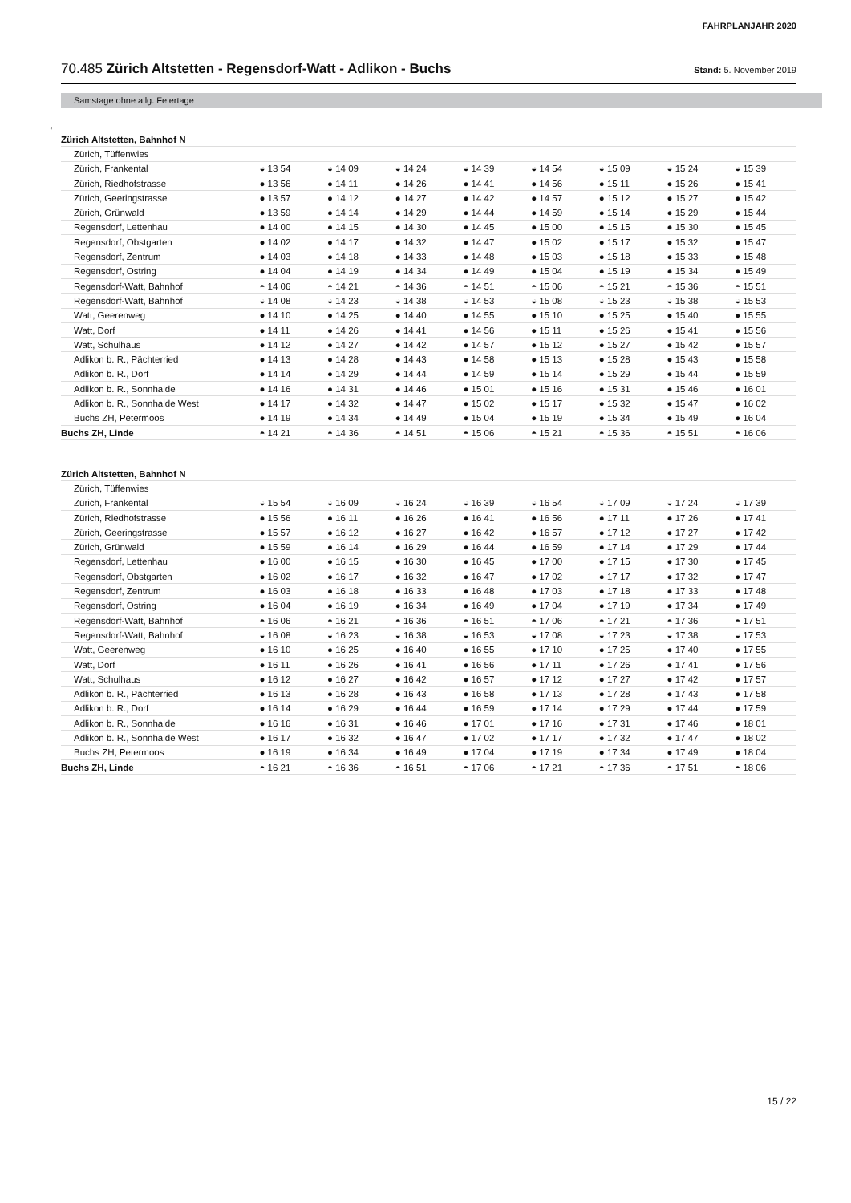FAHRPLANJAHR 2020
70.485 Zürich Altstetten - Regensdorf-Watt - Adlikon - Buchs Stand: 5. November 2019
Samstage ohne allg. Feiertage
←
| Zürich Altstetten, Bahnhof N | | | | | | | | |
| Zürich, Tüffenwies | | | | | | | | |
| Zürich, Frankental | ◒ 13 54 | ◒ 14 09 | ◒ 14 24 | ◒ 14 39 | ◒ 14 54 | ◒ 15 09 | ◒ 15 24 | ◒ 15 39 |
| Zürich, Riedhofstrasse | ● 13 56 | ● 14 11 | ● 14 26 | ● 14 41 | ● 14 56 | ● 15 11 | ● 15 26 | ● 15 41 |
| Zürich, Geeringstrasse | ● 13 57 | ● 14 12 | ● 14 27 | ● 14 42 | ● 14 57 | ● 15 12 | ● 15 27 | ● 15 42 |
| Zürich, Grünwald | ● 13 59 | ● 14 14 | ● 14 29 | ● 14 44 | ● 14 59 | ● 15 14 | ● 15 29 | ● 15 44 |
| Regensdorf, Lettenhau | ● 14 00 | ● 14 15 | ● 14 30 | ● 14 45 | ● 15 00 | ● 15 15 | ● 15 30 | ● 15 45 |
| Regensdorf, Obstgarten | ● 14 02 | ● 14 17 | ● 14 32 | ● 14 47 | ● 15 02 | ● 15 17 | ● 15 32 | ● 15 47 |
| Regensdorf, Zentrum | ● 14 03 | ● 14 18 | ● 14 33 | ● 14 48 | ● 15 03 | ● 15 18 | ● 15 33 | ● 15 48 |
| Regensdorf, Ostring | ● 14 04 | ● 14 19 | ● 14 34 | ● 14 49 | ● 15 04 | ● 15 19 | ● 15 34 | ● 15 49 |
| Regensdorf-Watt, Bahnhof | ◓ 14 06 | ◓ 14 21 | ◓ 14 36 | ◓ 14 51 | ◓ 15 06 | ◓ 15 21 | ◓ 15 36 | ◓ 15 51 |
| Regensdorf-Watt, Bahnhof | ◒ 14 08 | ◒ 14 23 | ◒ 14 38 | ◒ 14 53 | ◒ 15 08 | ◒ 15 23 | ◒ 15 38 | ◒ 15 53 |
| Watt, Geerenweg | ● 14 10 | ● 14 25 | ● 14 40 | ● 14 55 | ● 15 10 | ● 15 25 | ● 15 40 | ● 15 55 |
| Watt, Dorf | ● 14 11 | ● 14 26 | ● 14 41 | ● 14 56 | ● 15 11 | ● 15 26 | ● 15 41 | ● 15 56 |
| Watt, Schulhaus | ● 14 12 | ● 14 27 | ● 14 42 | ● 14 57 | ● 15 12 | ● 15 27 | ● 15 42 | ● 15 57 |
| Adlikon b. R., Pächterried | ● 14 13 | ● 14 28 | ● 14 43 | ● 14 58 | ● 15 13 | ● 15 28 | ● 15 43 | ● 15 58 |
| Adlikon b. R., Dorf | ● 14 14 | ● 14 29 | ● 14 44 | ● 14 59 | ● 15 14 | ● 15 29 | ● 15 44 | ● 15 59 |
| Adlikon b. R., Sonnhalde | ● 14 16 | ● 14 31 | ● 14 46 | ● 15 01 | ● 15 16 | ● 15 31 | ● 15 46 | ● 16 01 |
| Adlikon b. R., Sonnhalde West | ● 14 17 | ● 14 32 | ● 14 47 | ● 15 02 | ● 15 17 | ● 15 32 | ● 15 47 | ● 16 02 |
| Buchs ZH, Petermoos | ● 14 19 | ● 14 34 | ● 14 49 | ● 15 04 | ● 15 19 | ● 15 34 | ● 15 49 | ● 16 04 |
| Buchs ZH, Linde | ◓ 14 21 | ◓ 14 36 | ◓ 14 51 | ◓ 15 06 | ◓ 15 21 | ◓ 15 36 | ◓ 15 51 | ◓ 16 06 |
| Zürich Altstetten, Bahnhof N | | | | | | | | |
| Zürich, Tüffenwies | | | | | | | | |
| Zürich, Frankental | ◒ 15 54 | ◒ 16 09 | ◒ 16 24 | ◒ 16 39 | ◒ 16 54 | ◒ 17 09 | ◒ 17 24 | ◒ 17 39 |
| Zürich, Riedhofstrasse | ● 15 56 | ● 16 11 | ● 16 26 | ● 16 41 | ● 16 56 | ● 17 11 | ● 17 26 | ● 17 41 |
| Zürich, Geeringstrasse | ● 15 57 | ● 16 12 | ● 16 27 | ● 16 42 | ● 16 57 | ● 17 12 | ● 17 27 | ● 17 42 |
| Zürich, Grünwald | ● 15 59 | ● 16 14 | ● 16 29 | ● 16 44 | ● 16 59 | ● 17 14 | ● 17 29 | ● 17 44 |
| Regensdorf, Lettenhau | ● 16 00 | ● 16 15 | ● 16 30 | ● 16 45 | ● 17 00 | ● 17 15 | ● 17 30 | ● 17 45 |
| Regensdorf, Obstgarten | ● 16 02 | ● 16 17 | ● 16 32 | ● 16 47 | ● 17 02 | ● 17 17 | ● 17 32 | ● 17 47 |
| Regensdorf, Zentrum | ● 16 03 | ● 16 18 | ● 16 33 | ● 16 48 | ● 17 03 | ● 17 18 | ● 17 33 | ● 17 48 |
| Regensdorf, Ostring | ● 16 04 | ● 16 19 | ● 16 34 | ● 16 49 | ● 17 04 | ● 17 19 | ● 17 34 | ● 17 49 |
| Regensdorf-Watt, Bahnhof | ◓ 16 06 | ◓ 16 21 | ◓ 16 36 | ◓ 16 51 | ◓ 17 06 | ◓ 17 21 | ◓ 17 36 | ◓ 17 51 |
| Regensdorf-Watt, Bahnhof | ◒ 16 08 | ◒ 16 23 | ◒ 16 38 | ◒ 16 53 | ◒ 17 08 | ◒ 17 23 | ◒ 17 38 | ◒ 17 53 |
| Watt, Geerenweg | ● 16 10 | ● 16 25 | ● 16 40 | ● 16 55 | ● 17 10 | ● 17 25 | ● 17 40 | ● 17 55 |
| Watt, Dorf | ● 16 11 | ● 16 26 | ● 16 41 | ● 16 56 | ● 17 11 | ● 17 26 | ● 17 41 | ● 17 56 |
| Watt, Schulhaus | ● 16 12 | ● 16 27 | ● 16 42 | ● 16 57 | ● 17 12 | ● 17 27 | ● 17 42 | ● 17 57 |
| Adlikon b. R., Pächterried | ● 16 13 | ● 16 28 | ● 16 43 | ● 16 58 | ● 17 13 | ● 17 28 | ● 17 43 | ● 17 58 |
| Adlikon b. R., Dorf | ● 16 14 | ● 16 29 | ● 16 44 | ● 16 59 | ● 17 14 | ● 17 29 | ● 17 44 | ● 17 59 |
| Adlikon b. R., Sonnhalde | ● 16 16 | ● 16 31 | ● 16 46 | ● 17 01 | ● 17 16 | ● 17 31 | ● 17 46 | ● 18 01 |
| Adlikon b. R., Sonnhalde West | ● 16 17 | ● 16 32 | ● 16 47 | ● 17 02 | ● 17 17 | ● 17 32 | ● 17 47 | ● 18 02 |
| Buchs ZH, Petermoos | ● 16 19 | ● 16 34 | ● 16 49 | ● 17 04 | ● 17 19 | ● 17 34 | ● 17 49 | ● 18 04 |
| Buchs ZH, Linde | ◓ 16 21 | ◓ 16 36 | ◓ 16 51 | ◓ 17 06 | ◓ 17 21 | ◓ 17 36 | ◓ 17 51 | ◓ 18 06 |
15 / 22